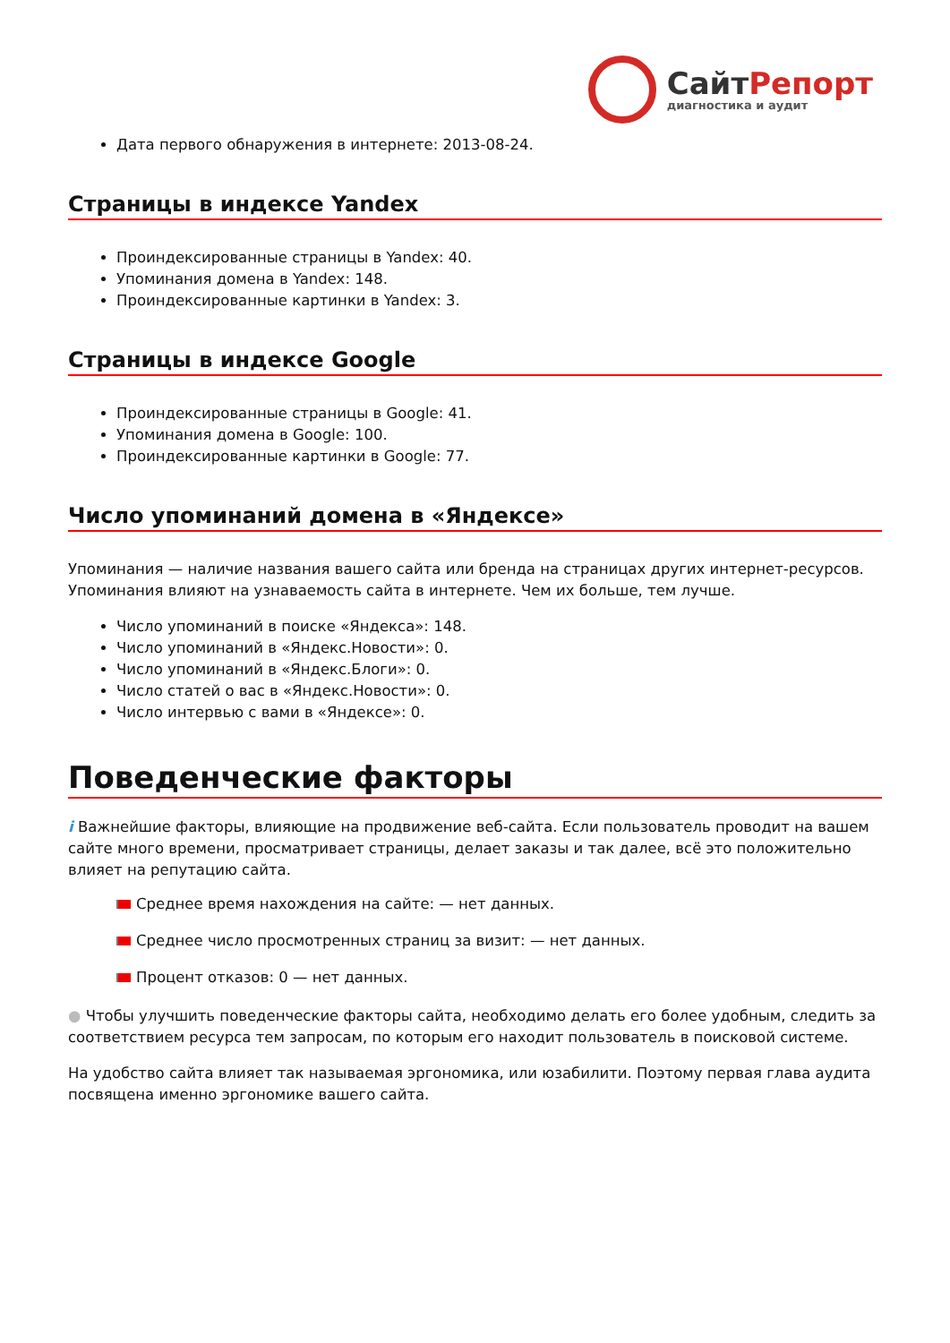СайтРепорт
диагностика и аудит
Дата первого обнаружения в интернете: 2013-08-24.
Страницы в индексе Yandex
Проиндексированные страницы в Yandex: 40.
Упоминания домена в Yandex: 148.
Проиндексированные картинки в Yandex: 3.
Страницы в индексе Google
Проиндексированные страницы в Google: 41.
Упоминания домена в Google: 100.
Проиндексированные картинки в Google: 77.
Число упоминаний домена в «Яндексе»
Упоминания — наличие названия вашего сайта или бренда на страницах других интернет-ресурсов. Упоминания влияют на узнаваемость сайта в интернете. Чем их больше, тем лучше.
Число упоминаний в поиске «Яндекса»: 148.
Число упоминаний в «Яндекс.Новости»: 0.
Число упоминаний в «Яндекс.Блоги»: 0.
Число статей о вас в «Яндекс.Новости»: 0.
Число интервью с вами в «Яндексе»: 0.
Поведенческие факторы
i Важнейшие факторы, влияющие на продвижение веб-сайта. Если пользователь проводит на вашем сайте много времени, просматривает страницы, делает заказы и так далее, всё это положительно влияет на репутацию сайта.
Среднее время нахождения на сайте: — нет данных.
Среднее число просмотренных страниц за визит: — нет данных.
Процент отказов: 0 — нет данных.
● Чтобы улучшить поведенческие факторы сайта, необходимо делать его более удобным, следить за соответствием ресурса тем запросам, по которым его находит пользователь в поисковой системе.
На удобство сайта влияет так называемая эргономика, или юзабилити. Поэтому первая глава аудита посвящена именно эргономике вашего сайта.